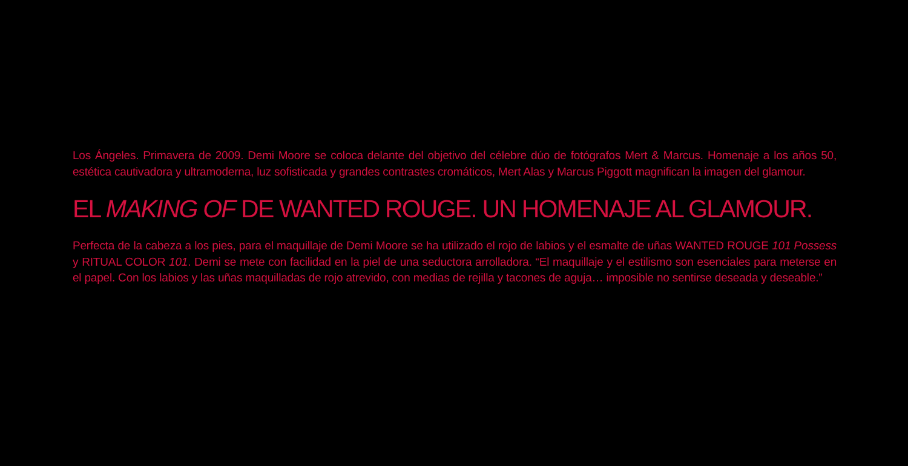Los Ángeles. Primavera de 2009. Demi Moore se coloca delante del objetivo del célebre dúo de fotógrafos Mert & Marcus. Homenaje a los años 50, estética cautivadora y ultramoderna, luz sofisticada y grandes contrastes cromáticos, Mert Alas y Marcus Piggott magnifican la imagen del glamour.
EL MAKING OF DE WANTED ROUGE. UN HOMENAJE AL GLAMOUR.
Perfecta de la cabeza a los pies, para el maquillaje de Demi Moore se ha utilizado el rojo de labios y el esmalte de uñas WANTED ROUGE 101 Possess y RITUAL COLOR 101. Demi se mete con facilidad en la piel de una seductora arrolladora. “El maquillaje y el estilismo son esenciales para meterse en el papel. Con los labios y las uñas maquilladas de rojo atrevido, con medias de rejilla y tacones de aguja… imposible no sentirse deseada y deseable.”